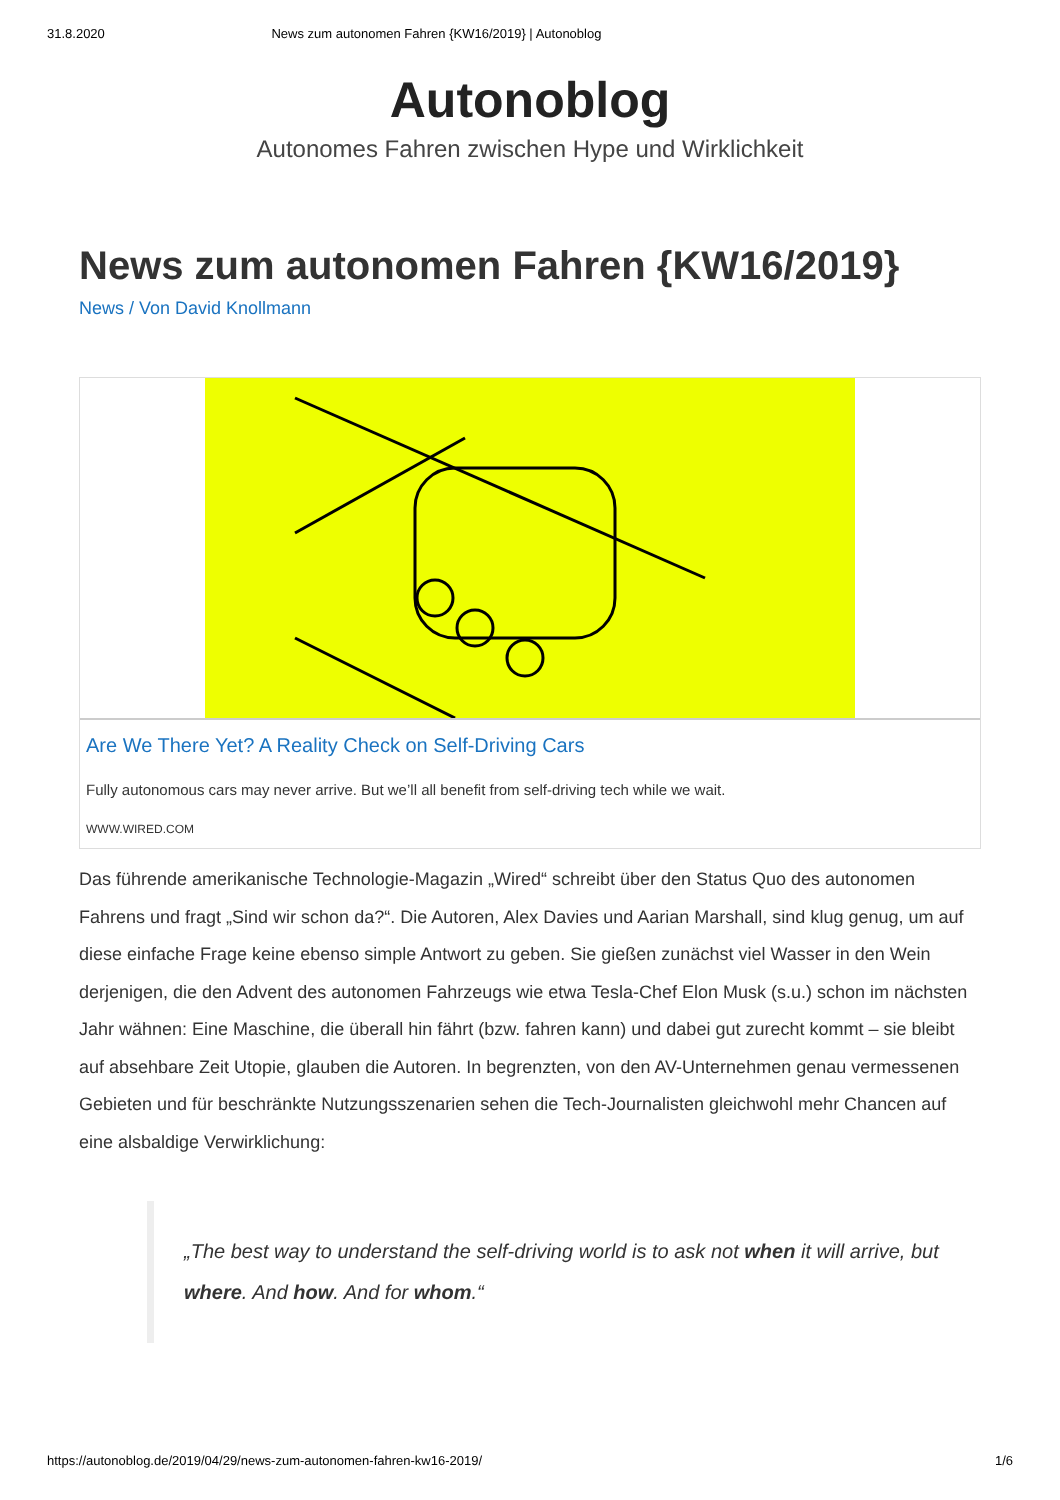31.8.2020 News zum autonomen Fahren {KW16/2019} | Autonoblog
Autonoblog
Autonomes Fahren zwischen Hype und Wirklichkeit
News zum autonomen Fahren {KW16/2019}
News / Von David Knollmann
Are We There Yet? A Reality Check on Self-Driving Cars
Fully autonomous cars may never arrive. But we’ll all benefit from self-driving tech while we wait.
WWW.WIRED.COM
Das führende amerikanische Technologie-Magazin „Wired“ schreibt über den Status Quo des autonomen Fahrens und fragt „Sind wir schon da?“. Die Autoren, Alex Davies und Aarian Marshall, sind klug genug, um auf diese einfache Frage keine ebenso simple Antwort zu geben. Sie gießen zunächst viel Wasser in den Wein derjenigen, die den Advent des autonomen Fahrzeugs wie etwa Tesla-Chef Elon Musk (s.u.) schon im nächsten Jahr wähnen: Eine Maschine, die überall hin fährt (bzw. fahren kann) und dabei gut zurecht kommt – sie bleibt auf absehbare Zeit Utopie, glauben die Autoren. In begrenzten, von den AV-Unternehmen genau vermessenen Gebieten und für beschränkte Nutzungsszenarien sehen die Tech-Journalisten gleichwohl mehr Chancen auf eine alsbaldige Verwirklichung:
„The best way to understand the self-driving world is to ask not when it will arrive, but where. And how. And for whom.“
https://autonoblog.de/2019/04/29/news-zum-autonomen-fahren-kw16-2019/ 1/6